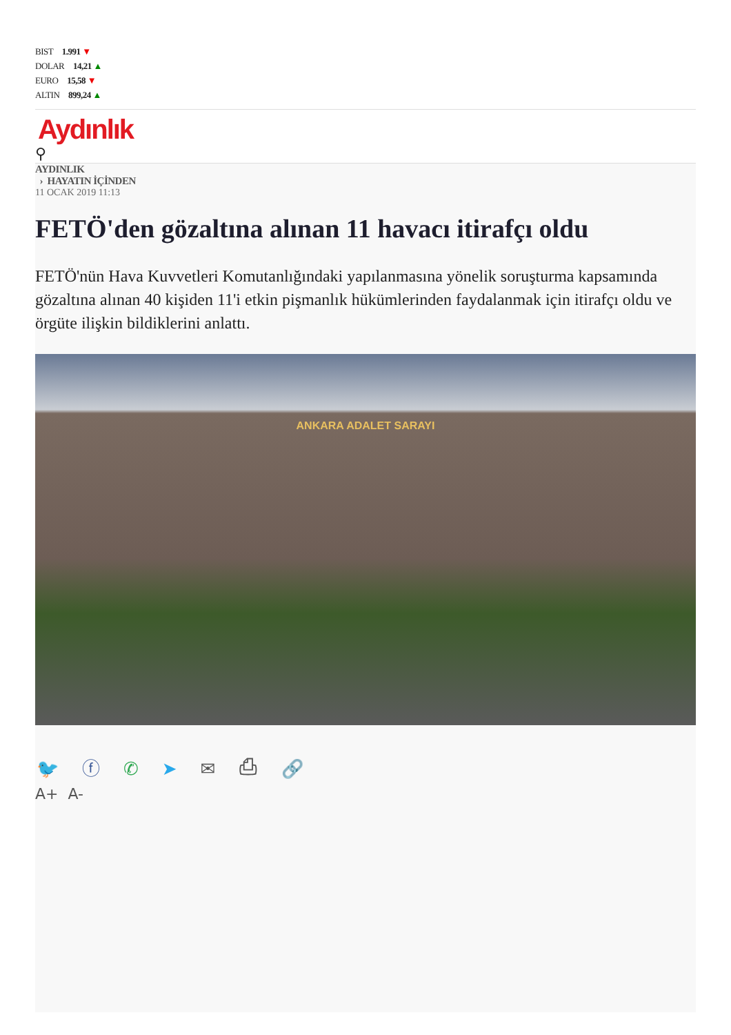BIST 1.991 ▼
DOLAR 14,21 ▲
EURO 15,58 ▼
ALTIN 899,24 ▲
Aydınlık
⚲
AYDINLIK
› HAYATIN İÇİNDEN
11 OCAK 2019 11:13
FETÖ'den gözaltına alınan 11 havacı itirafçı oldu
FETÖ'nün Hava Kuvvetleri Komutanlığındaki yapılanmasına yönelik soruşturma kapsamında gözaltına alınan 40 kişiden 11'i etkin pişmanlık hükümlerinden faydalanmak için itirafçı oldu ve örgüte ilişkin bildiklerini anlattı.
ANKARA ADALET SARAYI
🐦 ⓕ ✆ ➤ ✉ ⎙ 🔗
A+ A-